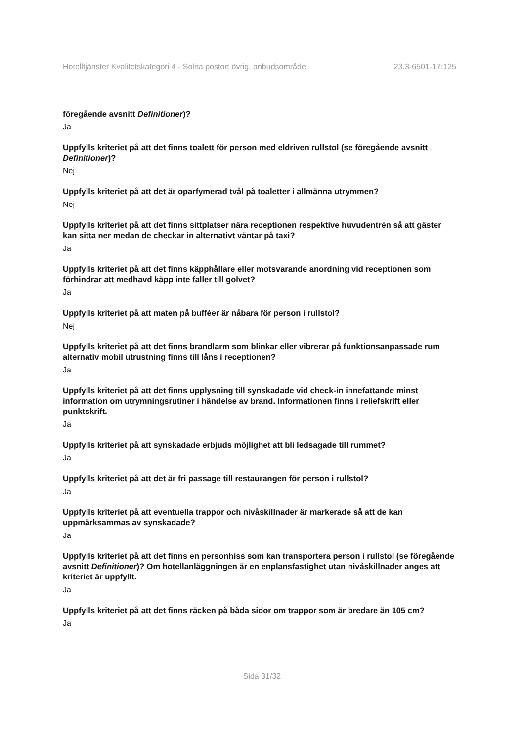Hotelltjänster Kvalitetskategori 4 - Solna postort övrig, anbudsområde 23.3-6501-17:125
föregående avsnitt Definitioner)?
Ja
Uppfylls kriteriet på att det finns toalett för person med eldriven rullstol (se föregående avsnitt Definitioner)?
Nej
Uppfylls kriteriet på att det är oparfymerad tvål på toaletter i allmänna utrymmen?
Nej
Uppfylls kriteriet på att det finns sittplatser nära receptionen respektive huvudentrén så att gäster kan sitta ner medan de checkar in alternativt väntar på taxi?
Ja
Uppfylls kriteriet på att det finns käpphållare eller motsvarande anordning vid receptionen som förhindrar att medhavd käpp inte faller till golvet?
Ja
Uppfylls kriteriet på att maten på bufféer är nåbara för person i rullstol?
Nej
Uppfylls kriteriet på att det finns brandlarm som blinkar eller vibrerar på funktionsanpassade rum alternativ mobil utrustning finns till låns i receptionen?
Ja
Uppfylls kriteriet på att det finns upplysning till synskadade vid check-in innefattande minst information om utrymningsrutiner i händelse av brand. Informationen finns i reliefskrift eller punktskrift.
Ja
Uppfylls kriteriet på att synskadade erbjuds möjlighet att bli ledsagade till rummet?
Ja
Uppfylls kriteriet på att det är fri passage till restaurangen för person i rullstol?
Ja
Uppfylls kriteriet på att eventuella trappor och nivåskillnader är markerade så att de kan uppmärksammas av synskadade?
Ja
Uppfylls kriteriet på att det finns en personhiss som kan transportera person i rullstol (se föregående avsnitt Definitioner)? Om hotellanläggningen är en enplansfastighet utan nivåskillnader anges att kriteriet är uppfyllt.
Ja
Uppfylls kriteriet på att det finns räcken på båda sidor om trappor som är bredare än 105 cm?
Ja
Sida 31/32